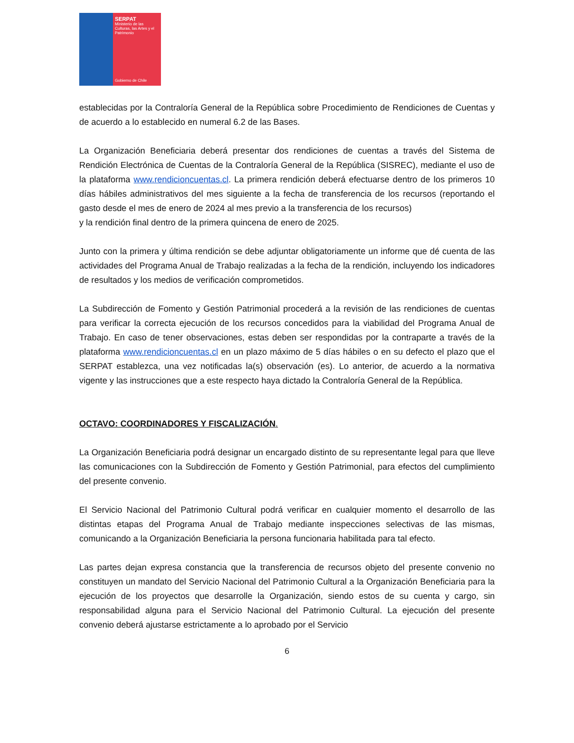SERPAT
Ministerio de las Culturas, las Artes y el Patrimonio
Gobierno de Chile
establecidas por la Contraloría General de la República sobre Procedimiento de Rendiciones de Cuentas y de acuerdo a lo establecido en numeral 6.2 de las Bases.
La Organización Beneficiaria deberá presentar dos rendiciones de cuentas a través del Sistema de Rendición Electrónica de Cuentas de la Contraloría General de la República (SISREC), mediante el uso de la plataforma www.rendicioncuentas.cl. La primera rendición deberá efectuarse dentro de los primeros 10 días hábiles administrativos del mes siguiente a la fecha de transferencia de los recursos (reportando el gasto desde el mes de enero de 2024 al mes previo a la transferencia de los recursos)
y la rendición final dentro de la primera quincena de enero de 2025.
Junto con la primera y última rendición se debe adjuntar obligatoriamente un informe que dé cuenta de las actividades del Programa Anual de Trabajo realizadas a la fecha de la rendición, incluyendo los indicadores de resultados y los medios de verificación comprometidos.
La Subdirección de Fomento y Gestión Patrimonial procederá a la revisión de las rendiciones de cuentas para verificar la correcta ejecución de los recursos concedidos para la viabilidad del Programa Anual de Trabajo. En caso de tener observaciones, estas deben ser respondidas por la contraparte a través de la plataforma www.rendicioncuentas.cl en un plazo máximo de 5 días hábiles o en su defecto el plazo que el SERPAT establezca, una vez notificadas la(s) observación (es). Lo anterior, de acuerdo a la normativa vigente y las instrucciones que a este respecto haya dictado la Contraloría General de la República.
OCTAVO: COORDINADORES Y FISCALIZACIÓN.
La Organización Beneficiaria podrá designar un encargado distinto de su representante legal para que lleve las comunicaciones con la Subdirección de Fomento y Gestión Patrimonial, para efectos del cumplimiento del presente convenio.
El Servicio Nacional del Patrimonio Cultural podrá verificar en cualquier momento el desarrollo de las distintas etapas del Programa Anual de Trabajo mediante inspecciones selectivas de las mismas, comunicando a la Organización Beneficiaria la persona funcionaria habilitada para tal efecto.
Las partes dejan expresa constancia que la transferencia de recursos objeto del presente convenio no constituyen un mandato del Servicio Nacional del Patrimonio Cultural a la Organización Beneficiaria para la ejecución de los proyectos que desarrolle la Organización, siendo estos de su cuenta y cargo, sin responsabilidad alguna para el Servicio Nacional del Patrimonio Cultural. La ejecución del presente convenio deberá ajustarse estrictamente a lo aprobado por el Servicio
6